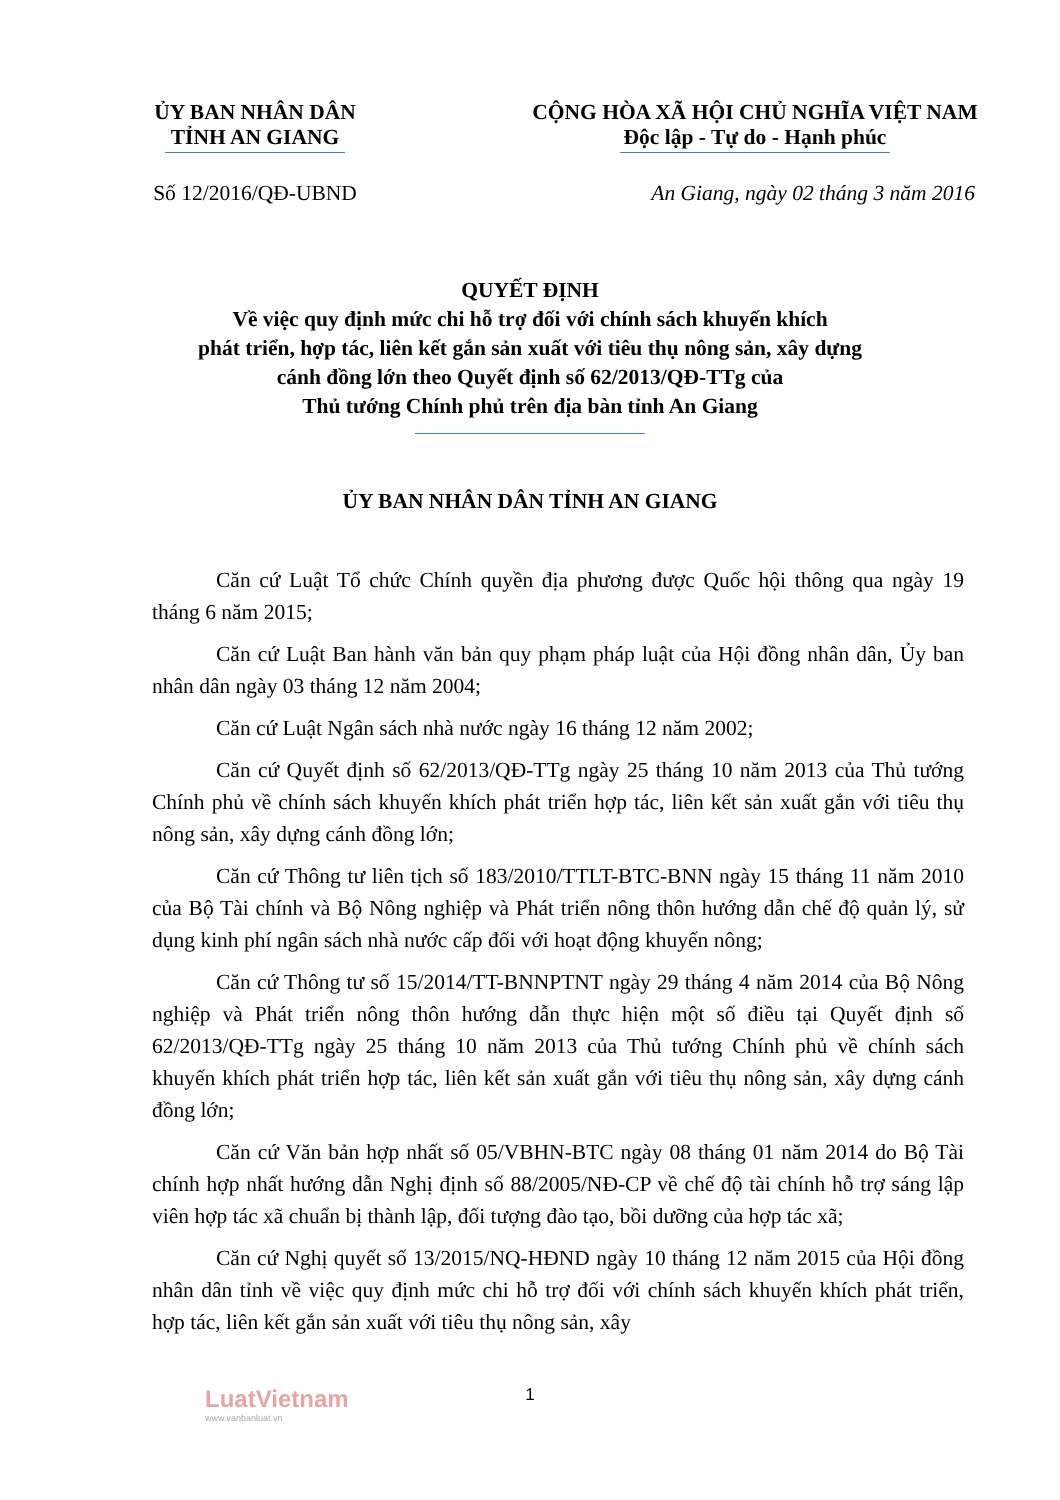ỦY BAN NHÂN DÂN
TỈNH AN GIANG
CỘNG HÒA XÃ HỘI CHỦ NGHĨA VIỆT NAM
Độc lập - Tự do - Hạnh phúc
Số 12/2016/QĐ-UBND An Giang, ngày 02 tháng 3 năm 2016
QUYẾT ĐỊNH
Về việc quy định mức chi hỗ trợ đối với chính sách khuyến khích
phát triển, hợp tác, liên kết gắn sản xuất với tiêu thụ nông sản, xây dựng
cánh đồng lớn theo Quyết định số 62/2013/QĐ-TTg của
Thủ tướng Chính phủ trên địa bàn tỉnh An Giang
ỦY BAN NHÂN DÂN TỈNH AN GIANG
Căn cứ Luật Tổ chức Chính quyền địa phương được Quốc hội thông qua ngày 19 tháng 6 năm 2015;
Căn cứ Luật Ban hành văn bản quy phạm pháp luật của Hội đồng nhân dân, Ủy ban nhân dân ngày 03 tháng 12 năm 2004;
Căn cứ Luật Ngân sách nhà nước ngày 16 tháng 12 năm 2002;
Căn cứ Quyết định số 62/2013/QĐ-TTg ngày 25 tháng 10 năm 2013 của Thủ tướng Chính phủ về chính sách khuyến khích phát triển hợp tác, liên kết sản xuất gắn với tiêu thụ nông sản, xây dựng cánh đồng lớn;
Căn cứ Thông tư liên tịch số 183/2010/TTLT-BTC-BNN ngày 15 tháng 11 năm 2010 của Bộ Tài chính và Bộ Nông nghiệp và Phát triển nông thôn hướng dẫn chế độ quản lý, sử dụng kinh phí ngân sách nhà nước cấp đối với hoạt động khuyến nông;
Căn cứ Thông tư số 15/2014/TT-BNNPTNT ngày 29 tháng 4 năm 2014 của Bộ Nông nghiệp và Phát triển nông thôn hướng dẫn thực hiện một số điều tại Quyết định số 62/2013/QĐ-TTg ngày 25 tháng 10 năm 2013 của Thủ tướng Chính phủ về chính sách khuyến khích phát triển hợp tác, liên kết sản xuất gắn với tiêu thụ nông sản, xây dựng cánh đồng lớn;
Căn cứ Văn bản hợp nhất số 05/VBHN-BTC ngày 08 tháng 01 năm 2014 do Bộ Tài chính hợp nhất hướng dẫn Nghị định số 88/2005/NĐ-CP về chế độ tài chính hỗ trợ sáng lập viên hợp tác xã chuẩn bị thành lập, đối tượng đào tạo, bồi dưỡng của hợp tác xã;
Căn cứ Nghị quyết số 13/2015/NQ-HĐND ngày 10 tháng 12 năm 2015 của Hội đồng nhân dân tỉnh về việc quy định mức chi hỗ trợ đối với chính sách khuyến khích phát triển, hợp tác, liên kết gắn sản xuất với tiêu thụ nông sản, xây
1 LuatVietnam
www.vanbanluat.vn